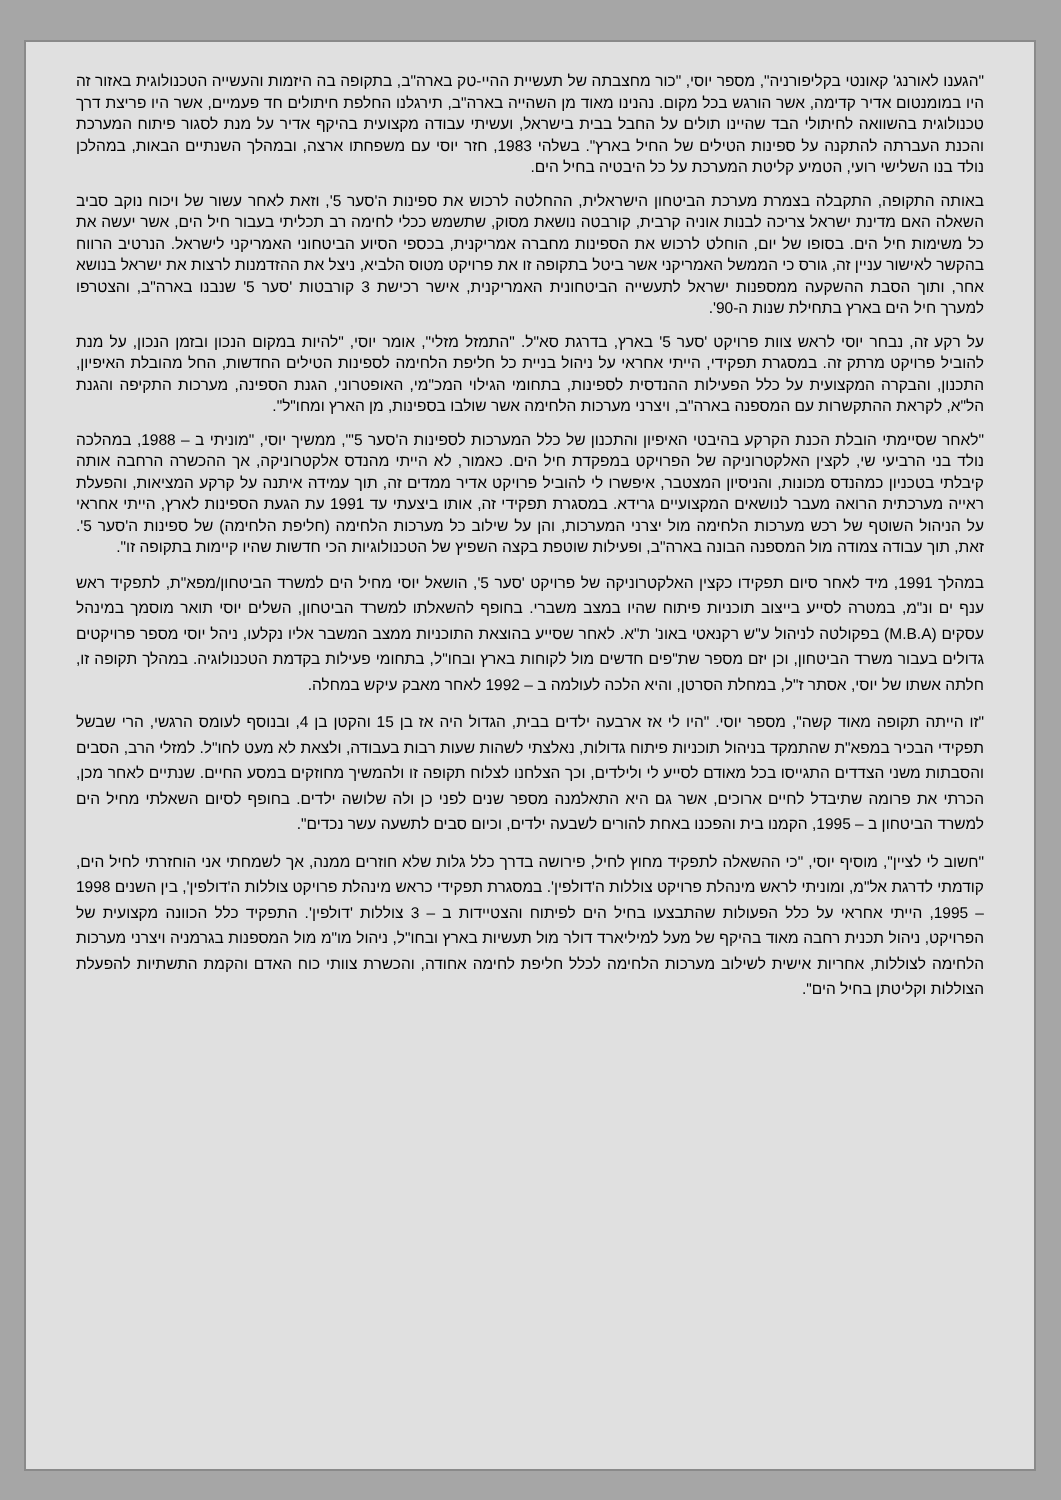"הגענו לאורנג' קאונטי בקליפורניה", מספר יוסי, "כור מחצבתה של תעשיית ההיי-טק בארה"ב, בתקופה בה היזמות והעשייה הטכנולוגית באזור זה היו במומנטום אדיר קדימה, אשר הורגש בכל מקום. נהנינו מאוד מן השהייה בארה"ב, תירגלנו החלפת חיתולים חד פעמיים, אשר היו פריצת דרך טכנולוגית בהשוואה לחיתולי הבד שהיינו תולים על החבל בבית בישראל, ועשיתי עבודה מקצועית בהיקף אדיר על מנת לסגור פיתוח המערכת והכנת העברתה להתקנה על ספינות הטילים של החיל בארץ". בשלהי 1983, חזר יוסי עם משפחתו ארצה, ובמהלך השנתיים הבאות, במהלכן נולד בנו השלישי רועי, הטמיע קליטת המערכת על כל היבטיה בחיל הים.
באותה התקופה, התקבלה בצמרת מערכת הביטחון הישראלית, ההחלטה לרכוש את ספינות ה'סער 5', וזאת לאחר עשור של ויכוח נוקב סביב השאלה האם מדינת ישראל צריכה לבנות אוניה קרבית, קורבטה נושאת מסוק, שתשמש ככלי לחימה רב תכליתי בעבור חיל הים, אשר יעשה את כל משימות חיל הים. בסופו של יום, הוחלט לרכוש את הספינות מחברה אמריקנית, בכספי הסיוע הביטחוני האמריקני לישראל. הנרטיב הרווח בהקשר לאישור עניין זה, גורס כי הממשל האמריקני אשר ביטל בתקופה זו את פרויקט מטוס הלביא, ניצל את ההזדמנות לרצות את ישראל בנושא אחר, ותוך הסבת ההשקעה ממספנות ישראל לתעשייה הביטחונית האמריקנית, אישר רכישת 3 קורבטות 'סער 5' שנבנו בארה"ב, והצטרפו למערך חיל הים בארץ בתחילת שנות ה-90'.
על רקע זה, נבחר יוסי לראש צוות פרויקט 'סער 5' בארץ, בדרגת סא"ל. "התמזל מזלי", אומר יוסי, "להיות במקום הנכון ובזמן הנכון, על מנת להוביל פרויקט מרתק זה. במסגרת תפקידי, הייתי אחראי על ניהול בניית כל חליפת הלחימה לספינות הטילים החדשות, החל מהובלת האיפיון, התכנון, והבקרה המקצועית על כלל הפעילות ההנדסית לספינות, בתחומי הגילוי המכ"מי, האופטרוני, הגנת הספינה, מערכות התקיפה והגנת הל"א, לקראת ההתקשרות עם המספנה בארה"ב, ויצרני מערכות הלחימה אשר שולבו בספינות, מן הארץ ומחו"ל".
"לאחר שסיימתי הובלת הכנת הקרקע בהיבטי האיפיון והתכנון של כלל המערכות לספינות ה'סער 5'", ממשיך יוסי, "מוניתי ב – 1988, במהלכה נולד בני הרביעי שי, לקצין האלקטרוניקה של הפרויקט במפקדת חיל הים. כאמור, לא הייתי מהנדס אלקטרוניקה, אך ההכשרה הרחבה אותה קיבלתי בטכניון כמהנדס מכונות, והניסיון המצטבר, איפשרו לי להוביל פרויקט אדיר ממדים זה, תוך עמידה איתנה על קרקע המציאות, והפעלת ראייה מערכתית הרואה מעבר לנושאים המקצועיים גרידא. במסגרת תפקידי זה, אותו ביצעתי עד 1991 עת הגעת הספינות לארץ, הייתי אחראי על הניהול השוטף של רכש מערכות הלחימה מול יצרני המערכות, והן על שילוב כל מערכות הלחימה (חליפת הלחימה) של ספינות ה'סער 5'. זאת, תוך עבודה צמודה מול המספנה הבונה בארה"ב, ופעילות שוטפת בקצה השפיץ של הטכנולוגיות הכי חדשות שהיו קיימות בתקופה זו".
במהלך 1991, מיד לאחר סיום תפקידו כקצין האלקטרוניקה של פרויקט 'סער 5', הושאל יוסי מחיל הים למשרד הביטחון/מפא"ת, לתפקיד ראש ענף ים ונ"מ, במטרה לסייע בייצוב תוכניות פיתוח שהיו במצב משברי. בחופף להשאלתו למשרד הביטחון, השלים יוסי תואר מוסמך במינהל עסקים (M.B.A) בפקולטה לניהול ע"ש רקנאטי באונ' ת"א. לאחר שסייע בהוצאת התוכניות ממצב המשבר אליו נקלעו, ניהל יוסי מספר פרויקטים גדולים בעבור משרד הביטחון, וכן יזם מספר שת"פים חדשים מול לקוחות בארץ ובחו"ל, בתחומי פעילות בקדמת הטכנולוגיה. במהלך תקופה זו, חלתה אשתו של יוסי, אסתר ז"ל, במחלת הסרטן, והיא הלכה לעולמה ב – 1992 לאחר מאבק עיקש במחלה.
"זו הייתה תקופה מאוד קשה", מספר יוסי. "היו לי אז ארבעה ילדים בבית, הגדול היה אז בן 15 והקטן בן 4, ובנוסף לעומס הרגשי, הרי שבשל תפקידי הבכיר במפא"ת שהתמקד בניהול תוכניות פיתוח גדולות, נאלצתי לשהות שעות רבות בעבודה, ולצאת לא מעט לחו"ל. למזלי הרב, הסבים והסבתות משני הצדדים התגייסו בכל מאודם לסייע לי ולילדים, וכך הצלחנו לצלוח תקופה זו ולהמשיך מחוזקים במסע החיים. שנתיים לאחר מכן, הכרתי את פרומה שתיבדל לחיים ארוכים, אשר גם היא התאלמנה מספר שנים לפני כן ולה שלושה ילדים. בחופף לסיום השאלתי מחיל הים למשרד הביטחון ב – 1995, הקמנו בית והפכנו באחת להורים לשבעה ילדים, וכיום סבים לתשעה עשר נכדים".
"חשוב לי לציין", מוסיף יוסי, "כי ההשאלה לתפקיד מחוץ לחיל, פירושה בדרך כלל גלות שלא חוזרים ממנה, אך לשמחתי אני הוחזרתי לחיל הים, קודמתי לדרגת אל"מ, ומוניתי לראש מינהלת פרויקט צוללות ה'דולפין'. במסגרת תפקידי כראש מינהלת פרויקט צוללות ה'דולפין', בין השנים 1998 – 1995, הייתי אחראי על כלל הפעולות שהתבצעו בחיל הים לפיתוח והצטיידות ב – 3 צוללות 'דולפין'. התפקיד כלל הכוונה מקצועית של הפרויקט, ניהול תכנית רחבה מאוד בהיקף של מעל למיליארד דולר מול תעשיות בארץ ובחו"ל, ניהול מו"מ מול המספנות בגרמניה ויצרני מערכות הלחימה לצוללות, אחריות אישית לשילוב מערכות הלחימה לכלל חליפת לחימה אחודה, והכשרת צוותי כוח האדם והקמת התשתיות להפעלת הצוללות וקליטתן בחיל הים".